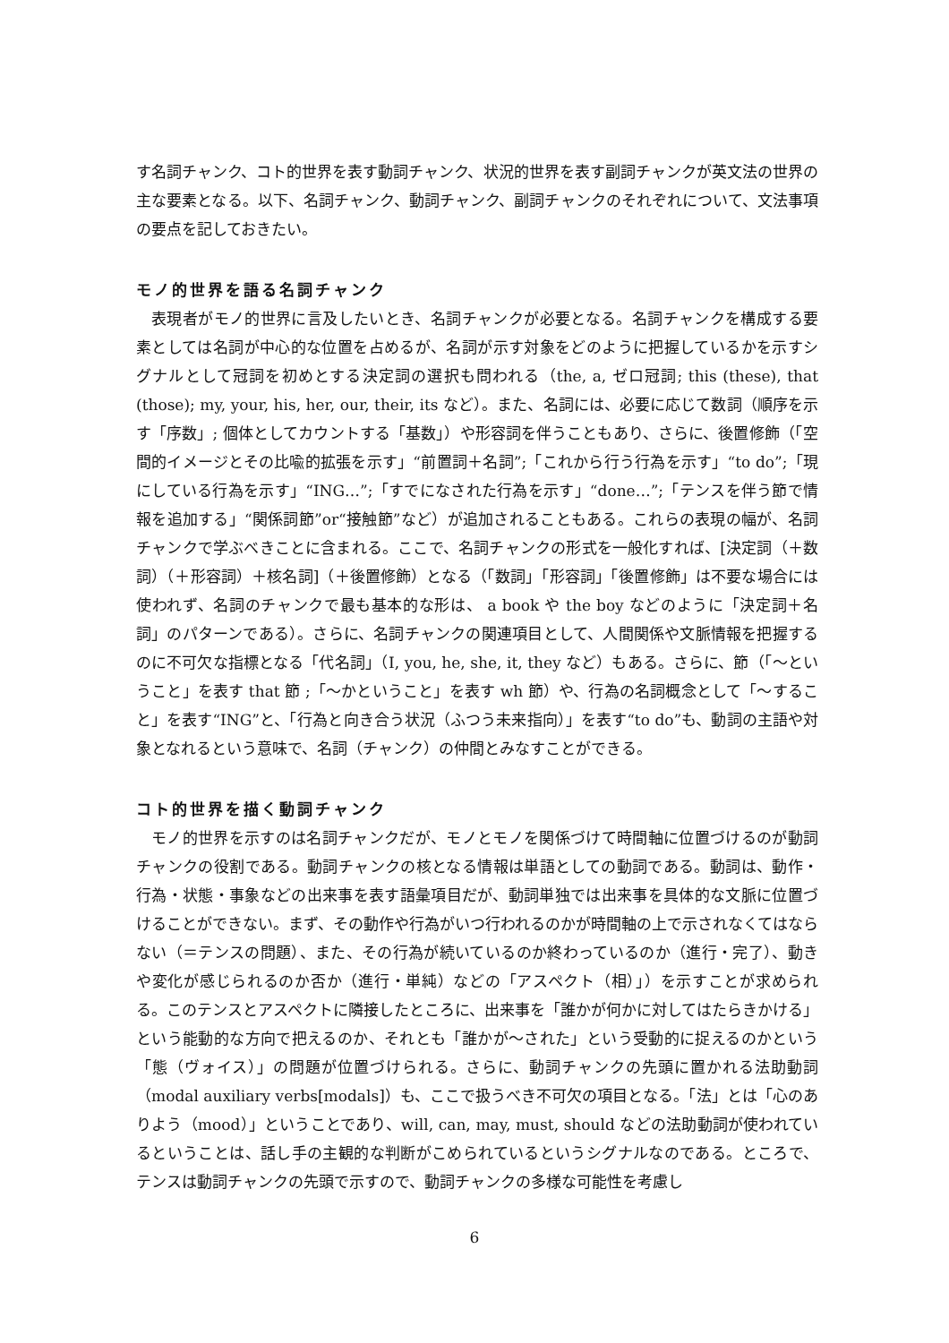す名詞チャンク、コト的世界を表す動詞チャンク、状況的世界を表す副詞チャンクが英文法の世界の主な要素となる。以下、名詞チャンク、動詞チャンク、副詞チャンクのそれぞれについて、文法事項の要点を記しておきたい。
モノ的世界を語る名詞チャンク
表現者がモノ的世界に言及したいとき、名詞チャンクが必要となる。名詞チャンクを構成する要素としては名詞が中心的な位置を占めるが、名詞が示す対象をどのように把握しているかを示すシグナルとして冠詞を初めとする決定詞の選択も問われる（the, a, ゼロ冠詞; this (these), that (those); my, your, his, her, our, their, its など）。また、名詞には、必要に応じて数詞（順序を示す「序数」; 個体としてカウントする「基数」）や形容詞を伴うこともあり、さらに、後置修飾（「空間的イメージとその比喩的拡張を示す」“前置詞＋名詞”;「これから行う行為を示す」“to do”;「現にしている行為を示す」“ING…”;「すでになされた行為を示す」“done…”;「テンスを伴う節で情報を追加する」“関係詞節”or“接触節”など）が追加されることもある。これらの表現の幅が、名詞チャンクで学ぶべきことに含まれる。ここで、名詞チャンクの形式を一般化すれば、[決定詞（＋数詞）（＋形容詞）＋核名詞]（＋後置修飾）となる（「数詞」「形容詞」「後置修飾」は不要な場合には使われず、名詞のチャンクで最も基本的な形は、 a book や the boy などのように「決定詞＋名詞」のパターンである）。さらに、名詞チャンクの関連項目として、人間関係や文脈情報を把握するのに不可欠な指標となる「代名詞」（I, you, he, she, it, they など）もある。さらに、節（「～ということ」を表す that 節 ;「～かということ」を表す wh 節）や、行為の名詞概念として「～すること」を表す“ING”と、「行為と向き合う状況（ふつう未来指向）」を表す“to do”も、動詞の主語や対象となれるという意味で、名詞（チャンク）の仲間とみなすことができる。
コト的世界を描く動詞チャンク
モノ的世界を示すのは名詞チャンクだが、モノとモノを関係づけて時間軸に位置づけるのが動詞チャンクの役割である。動詞チャンクの核となる情報は単語としての動詞である。動詞は、動作・行為・状態・事象などの出来事を表す語彙項目だが、動詞単独では出来事を具体的な文脈に位置づけることができない。まず、その動作や行為がいつ行われるのかが時間軸の上で示されなくてはならない（＝テンスの問題）、また、その行為が続いているのか終わっているのか（進行・完了）、動きや変化が感じられるのか否か（進行・単純）などの「アスペクト（相）」）を示すことが求められる。このテンスとアスペクトに隣接したところに、出来事を「誰かが何かに対してはたらきかける」という能動的な方向で把えるのか、それとも「誰かが～された」という受動的に捉えるのかという「態（ヴォイス）」の問題が位置づけられる。さらに、動詞チャンクの先頭に置かれる法助動詞（modal auxiliary verbs[modals]）も、ここで扱うべき不可欠の項目となる。「法」とは「心のありよう（mood）」ということであり、will, can, may, must, should などの法助動詞が使われているということは、話し手の主観的な判断がこめられているというシグナルなのである。ところで、テンスは動詞チャンクの先頭で示すので、動詞チャンクの多様な可能性を考慮し
6